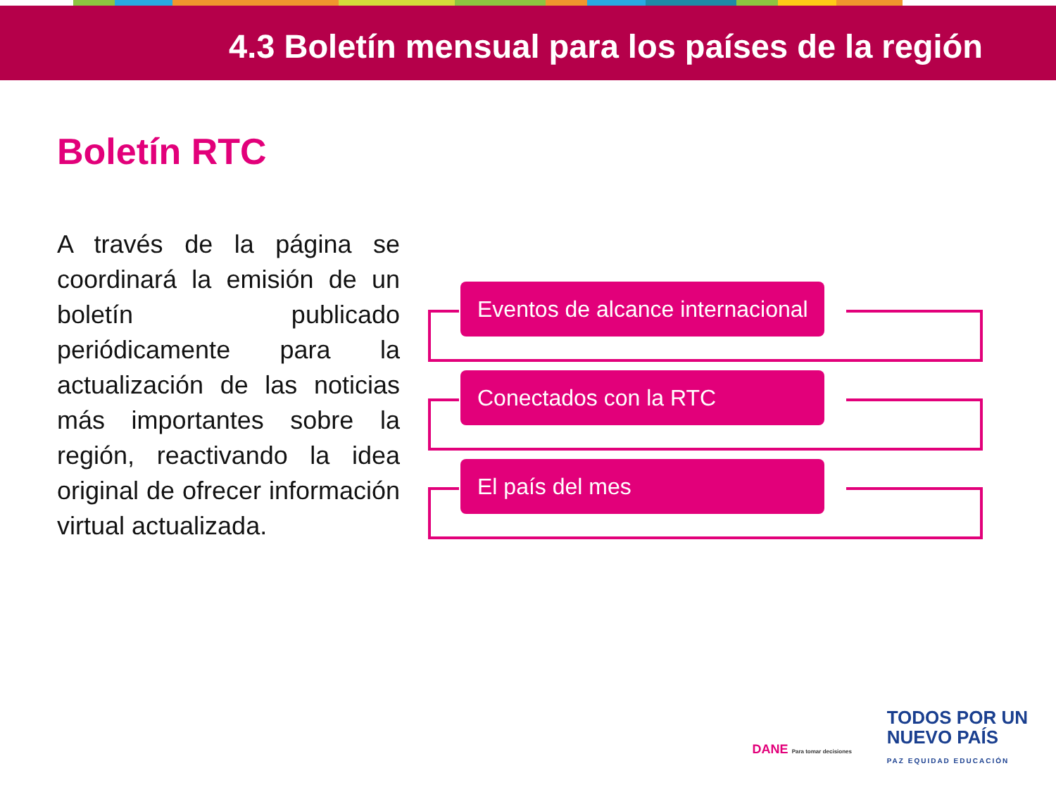4.3 Boletín mensual para los países de la región
Boletín RTC
A través de la página se coordinará la emisión de un boletín publicado periódicamente para la actualización de las noticias más importantes sobre la región, reactivando la idea original de ofrecer información virtual actualizada.
Eventos de alcance internacional
Conectados con la RTC
El país del mes
DANE Para tomar decisiones
TODOS POR UN
NUEVO PAÍS
PAZ EQUIDAD EDUCACIÓN